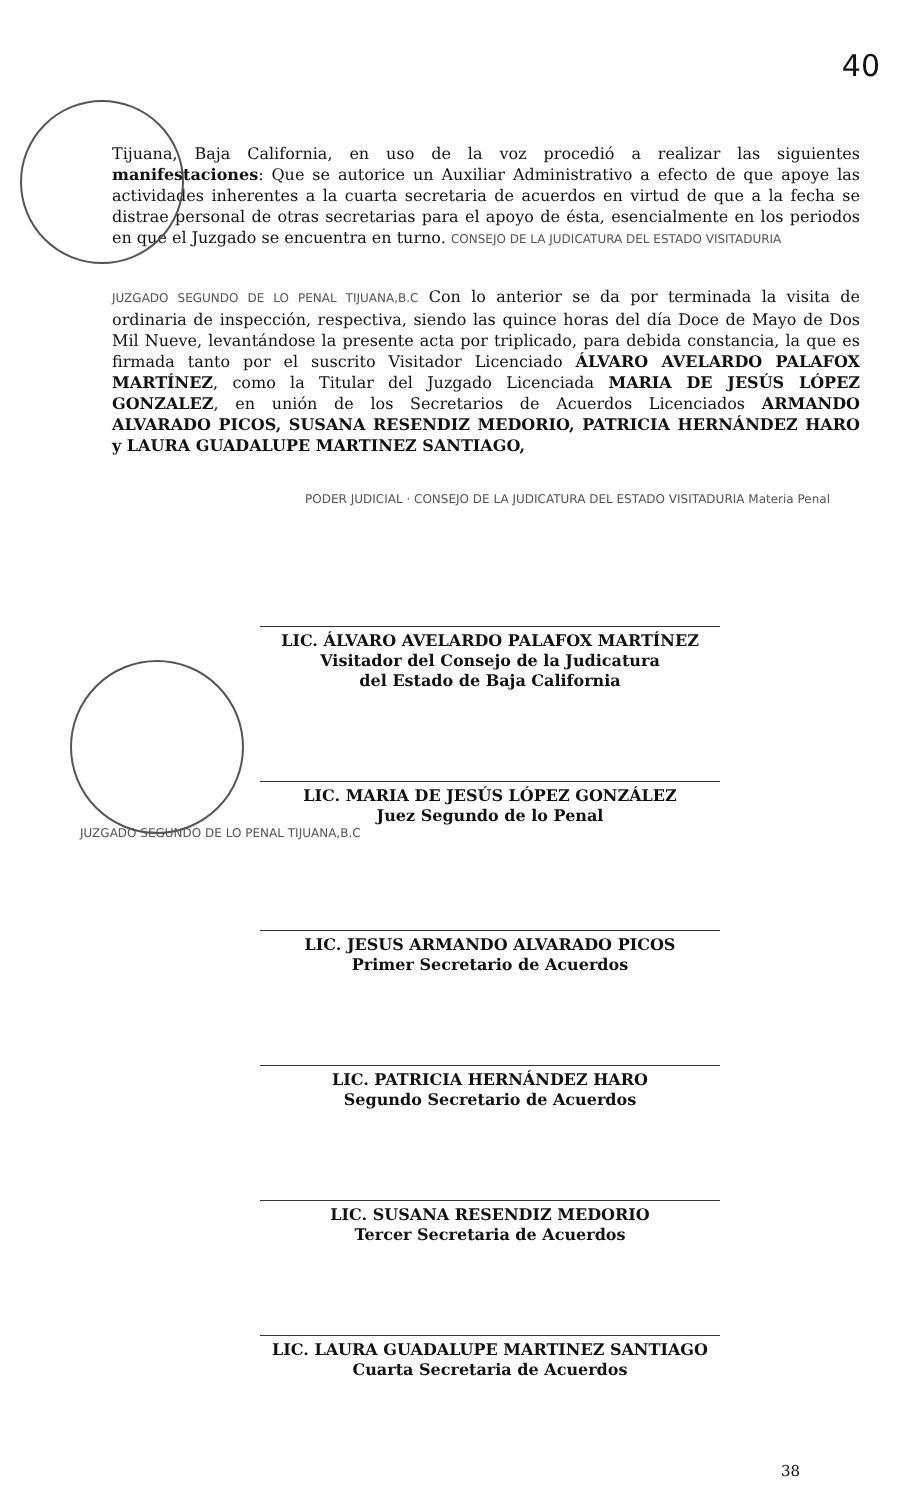40
Tijuana, Baja California, en uso de la voz procedió a realizar las siguientes manifestaciones: Que se autorice un Auxiliar Administrativo a efecto de que apoye las actividades inherentes a la cuarta secretaria de acuerdos en virtud de que a la fecha se distrae personal de otras secretarias para el apoyo de ésta, esencialmente en los periodos en que el Juzgado se encuentra en turno. CONSEJO DE LA JUDICATURA DEL ESTADO VISITADURIA
JUZGADO SEGUNDO DE LO PENAL TIJUANA,B.C Con lo anterior se da por terminada la visita de ordinaria de inspección, respectiva, siendo las quince horas del día Doce de Mayo de Dos Mil Nueve, levantándose la presente acta por triplicado, para debida constancia, la que es firmada tanto por el suscrito Visitador Licenciado ÁLVARO AVELARDO PALAFOX MARTÍNEZ, como la Titular del Juzgado Licenciada MARIA DE JESÚS LÓPEZ GONZALEZ, en unión de los Secretarios de Acuerdos Licenciados ARMANDO ALVARADO PICOS, SUSANA RESENDIZ MEDORIO, PATRICIA HERNÁNDEZ HARO y LAURA GUADALUPE MARTINEZ SANTIAGO,
PODER JUDICIAL · CONSEJO DE LA JUDICATURA DEL ESTADO VISITADURIA Materia Penal
LIC. ÁLVARO AVELARDO PALAFOX MARTÍNEZ
Visitador del Consejo de la Judicatura
del Estado de Baja California
LIC. MARIA DE JESÚS LÓPEZ GONZÁLEZ
Juez Segundo de lo Penal
JUZGADO SEGUNDO DE LO PENAL TIJUANA,B.C
LIC. JESUS ARMANDO ALVARADO PICOS
Primer Secretario de Acuerdos
LIC. PATRICIA HERNÁNDEZ HARO
Segundo Secretario de Acuerdos
LIC. SUSANA RESENDIZ MEDORIO
Tercer Secretaria de Acuerdos
LIC. LAURA GUADALUPE MARTINEZ SANTIAGO
Cuarta Secretaria de Acuerdos
38